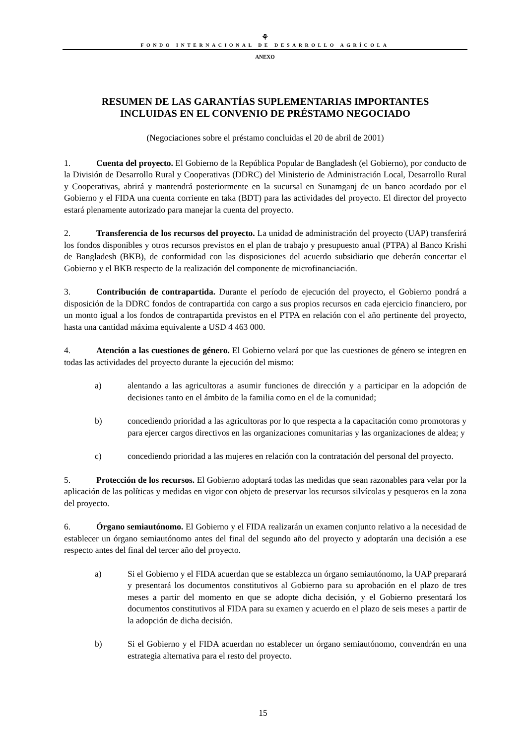⚘
FONDO INTERNACIONAL DE DESARROLLO AGRÍCOLA
ANEXO
RESUMEN DE LAS GARANTÍAS SUPLEMENTARIAS IMPORTANTES
INCLUIDAS EN EL CONVENIO DE PRÉSTAMO NEGOCIADO
(Negociaciones sobre el préstamo concluidas el 20 de abril de 2001)
1. Cuenta del proyecto. El Gobierno de la República Popular de Bangladesh (el Gobierno), por conducto de la División de Desarrollo Rural y Cooperativas (DDRC) del Ministerio de Administración Local, Desarrollo Rural y Cooperativas, abrirá y mantendrá posteriormente en la sucursal en Sunamganj de un banco acordado por el Gobierno y el FIDA una cuenta corriente en taka (BDT) para las actividades del proyecto. El director del proyecto estará plenamente autorizado para manejar la cuenta del proyecto.
2. Transferencia de los recursos del proyecto. La unidad de administración del proyecto (UAP) transferirá los fondos disponibles y otros recursos previstos en el plan de trabajo y presupuesto anual (PTPA) al Banco Krishi de Bangladesh (BKB), de conformidad con las disposiciones del acuerdo subsidiario que deberán concertar el Gobierno y el BKB respecto de la realización del componente de microfinanciación.
3. Contribución de contrapartida. Durante el período de ejecución del proyecto, el Gobierno pondrá a disposición de la DDRC fondos de contrapartida con cargo a sus propios recursos en cada ejercicio financiero, por un monto igual a los fondos de contrapartida previstos en el PTPA en relación con el año pertinente del proyecto, hasta una cantidad máxima equivalente a USD 4 463 000.
4. Atención a las cuestiones de género. El Gobierno velará por que las cuestiones de género se integren en todas las actividades del proyecto durante la ejecución del mismo:
a) alentando a las agricultoras a asumir funciones de dirección y a participar en la adopción de decisiones tanto en el ámbito de la familia como en el de la comunidad;
b) concediendo prioridad a las agricultoras por lo que respecta a la capacitación como promotoras y para ejercer cargos directivos en las organizaciones comunitarias y las organizaciones de aldea; y
c) concediendo prioridad a las mujeres en relación con la contratación del personal del proyecto.
5. Protección de los recursos. El Gobierno adoptará todas las medidas que sean razonables para velar por la aplicación de las políticas y medidas en vigor con objeto de preservar los recursos silvícolas y pesqueros en la zona del proyecto.
6. Órgano semiautónomo. El Gobierno y el FIDA realizarán un examen conjunto relativo a la necesidad de establecer un órgano semiautónomo antes del final del segundo año del proyecto y adoptarán una decisión a ese respecto antes del final del tercer año del proyecto.
a) Si el Gobierno y el FIDA acuerdan que se establezca un órgano semiautónomo, la UAP preparará y presentará los documentos constitutivos al Gobierno para su aprobación en el plazo de tres meses a partir del momento en que se adopte dicha decisión, y el Gobierno presentará los documentos constitutivos al FIDA para su examen y acuerdo en el plazo de seis meses a partir de la adopción de dicha decisión.
b) Si el Gobierno y el FIDA acuerdan no establecer un órgano semiautónomo, convendrán en una estrategia alternativa para el resto del proyecto.
15